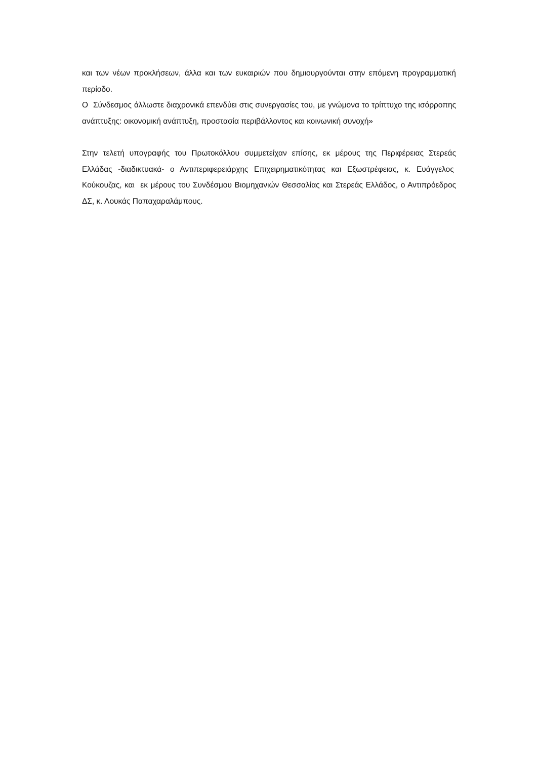και των νέων προκλήσεων, άλλα και των ευκαιριών που δημιουργούνται στην επόμενη προγραμματική περίοδο.
Ο Σύνδεσμος άλλωστε διαχρονικά επενδύει στις συνεργασίες του, με γνώμονα το τρίπτυχο της ισόρροπης ανάπτυξης: οικονομική ανάπτυξη, προστασία περιβάλλοντος και κοινωνική συνοχή»
Στην τελετή υπογραφής του Πρωτοκόλλου συμμετείχαν επίσης, εκ μέρους της Περιφέρειας Στερεάς Ελλάδας -διαδικτυακά- ο Αντιπεριφερειάρχης Επιχειρηματικότητας και Εξωστρέφειας, κ. Ευάγγελος Κούκουζας, και εκ μέρους του Συνδέσμου Βιομηχανιών Θεσσαλίας και Στερεάς Ελλάδος, ο Αντιπρόεδρος ΔΣ, κ. Λουκάς Παπαχαραλάμπους.